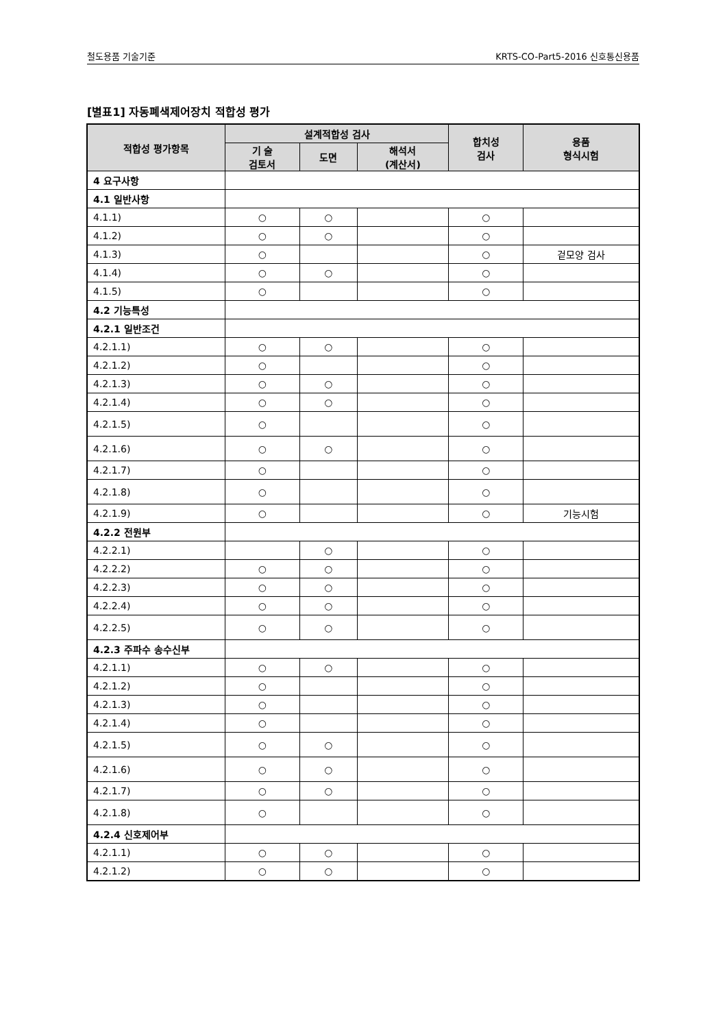철도용품 기술기준 KRTS-CO-Part5-2016 신호통신용품
[별표1] 자동폐색제어장치 적합성 평가
| 적합성 평가항목 | 설계적합성 검사 | | | 합치성 검사 | 용품 형식시험 |
| --- | --- | --- | --- | --- | --- |
| | 기 술 검토서 | 도면 | 해석서 (계산서) | | |
| 4 요구사항 | | | | | |
| 4.1 일반사항 | | | | | |
| 4.1.1) | ○ | ○ | | ○ | |
| 4.1.2) | ○ | ○ | | ○ | |
| 4.1.3) | ○ | | | ○ | 겉모양 검사 |
| 4.1.4) | ○ | ○ | | ○ | |
| 4.1.5) | ○ | | | ○ | |
| 4.2 기능특성 | | | | | |
| 4.2.1 일반조건 | | | | | |
| 4.2.1.1) | ○ | ○ | | ○ | |
| 4.2.1.2) | ○ | | | ○ | |
| 4.2.1.3) | ○ | ○ | | ○ | |
| 4.2.1.4) | ○ | ○ | | ○ | |
| 4.2.1.5) | ○ | | | ○ | |
| 4.2.1.6) | ○ | ○ | | ○ | |
| 4.2.1.7) | ○ | | | ○ | |
| 4.2.1.8) | ○ | | | ○ | |
| 4.2.1.9) | ○ | | | ○ | 기능시험 |
| 4.2.2 전원부 | | | | | |
| 4.2.2.1) | | ○ | | ○ | |
| 4.2.2.2) | ○ | ○ | | ○ | |
| 4.2.2.3) | ○ | ○ | | ○ | |
| 4.2.2.4) | ○ | ○ | | ○ | |
| 4.2.2.5) | ○ | ○ | | ○ | |
| 4.2.3 주파수 송수신부 | | | | | |
| 4.2.1.1) | ○ | ○ | | ○ | |
| 4.2.1.2) | ○ | | | ○ | |
| 4.2.1.3) | ○ | | | ○ | |
| 4.2.1.4) | ○ | | | ○ | |
| 4.2.1.5) | ○ | ○ | | ○ | |
| 4.2.1.6) | ○ | ○ | | ○ | |
| 4.2.1.7) | ○ | ○ | | ○ | |
| 4.2.1.8) | ○ | | | ○ | |
| 4.2.4 신호제어부 | | | | | |
| 4.2.1.1) | ○ | ○ | | ○ | |
| 4.2.1.2) | ○ | ○ | | ○ | |